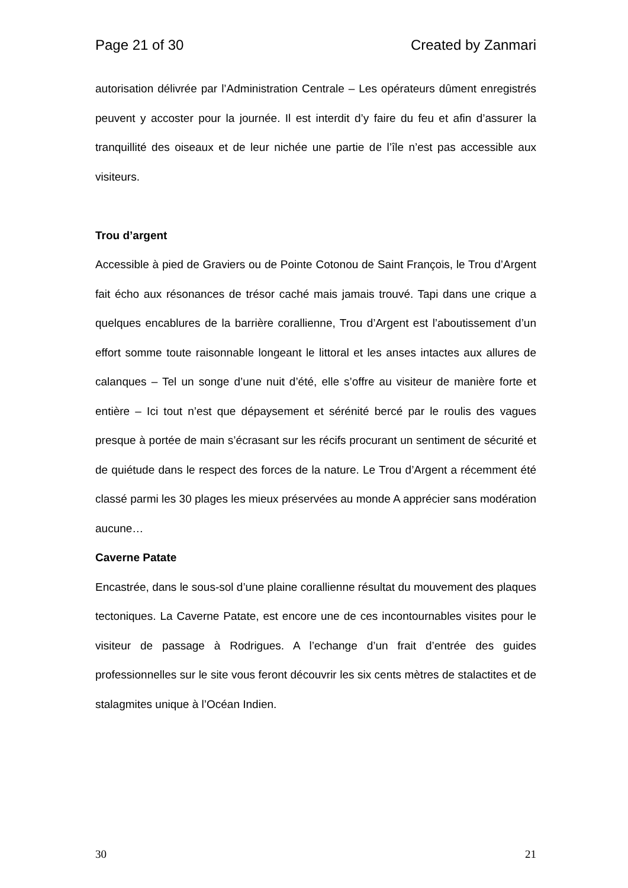Page 21 of 30 Created by Zanmari
autorisation délivrée par l’Administration Centrale – Les opérateurs dûment enregistrés peuvent y accoster pour la journée. Il est interdit d’y faire du feu et afin d’assurer la tranquillité des oiseaux et de leur nichée une partie de l’île n’est pas accessible aux visiteurs.
Trou d’argent
Accessible à pied de Graviers ou de Pointe Cotonou de Saint François, le Trou d’Argent fait écho aux résonances de trésor caché mais jamais trouvé. Tapi dans une crique a quelques encablures de la barrière corallienne, Trou d’Argent est l’aboutissement d’un effort somme toute raisonnable longeant le littoral et les anses intactes aux allures de calanques – Tel un songe d’une nuit d’été, elle s’offre au visiteur de manière forte et entière – Ici tout n’est que dépaysement et sérénité bercé par le roulis des vagues presque à portée de main s’écrasant sur les récifs procurant un sentiment de sécurité et de quiétude dans le respect des forces de la nature. Le Trou d’Argent a récemment été classé parmi les 30 plages les mieux préservées au monde A apprécier sans modération aucune…
Caverne Patate
Encastrée, dans le sous-sol d’une plaine corallienne résultat du mouvement des plaques tectoniques. La Caverne Patate, est encore une de ces incontournables visites pour le visiteur de passage à Rodrigues. A l’echange d’un frait d’entrée des guides professionnelles sur le site vous feront découvrir les six cents mètres de stalactites et de stalagmites unique à l’Océan Indien.
30 21